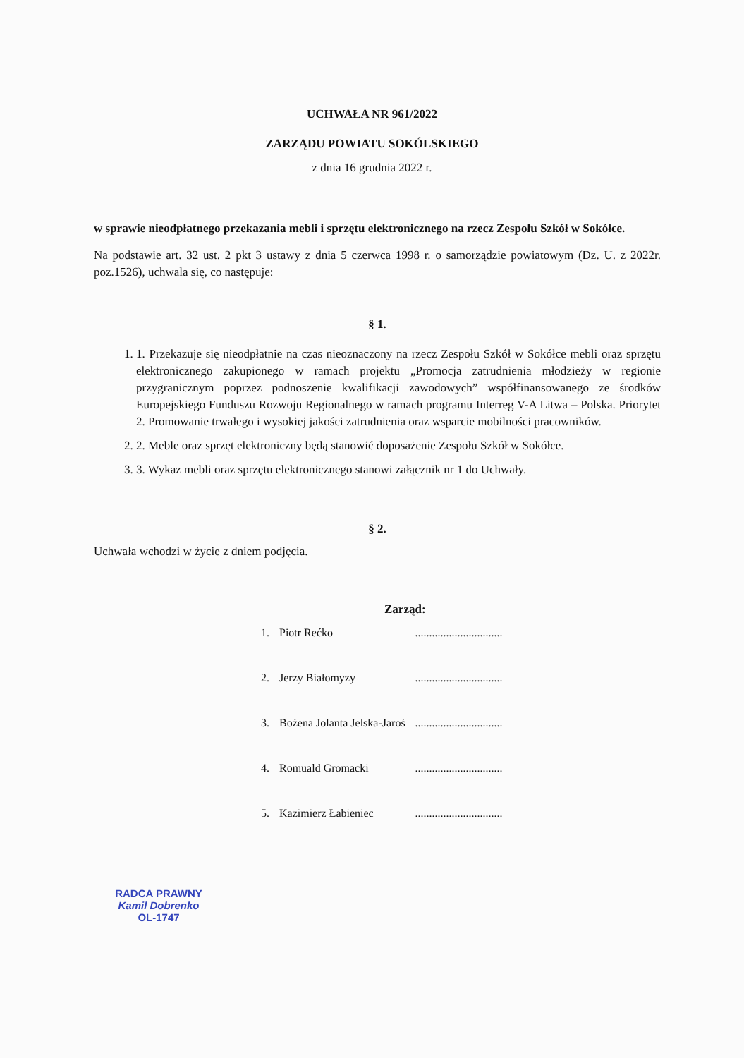UCHWAŁA NR 961/2022
ZARZĄDU POWIATU SOKÓLSKIEGO
z dnia 16 grudnia 2022 r.
w sprawie nieodpłatnego przekazania mebli i sprzętu elektronicznego na rzecz Zespołu Szkół w Sokółce.
Na podstawie art. 32 ust. 2 pkt 3 ustawy z dnia 5 czerwca 1998 r. o samorządzie powiatowym (Dz. U. z 2022r. poz.1526), uchwala się, co następuje:
§ 1.
1. 1. Przekazuje się nieodpłatnie na czas nieoznaczony na rzecz Zespołu Szkół w Sokółce mebli oraz sprzętu elektronicznego zakupionego w ramach projektu „Promocja zatrudnienia młodzieży w regionie przygranicznym poprzez podnoszenie kwalifikacji zawodowych” współfinansowanego ze środków Europejskiego Funduszu Rozwoju Regionalnego w ramach programu Interreg V-A Litwa – Polska. Priorytet 2. Promowanie trwałego i wysokiej jakości zatrudnienia oraz wsparcie mobilności pracowników.
2. 2. Meble oraz sprzęt elektroniczny będą stanowić doposażenie Zespołu Szkół w Sokółce.
3. 3. Wykaz mebli oraz sprzętu elektronicznego stanowi załącznik nr 1 do Uchwały.
§ 2.
Uchwała wchodzi w życie z dniem podjęcia.
Zarząd:
| 1. | Piotr Rećko | ............................... |
| 2. | Jerzy Białomyzy | ............................... |
| 3. | Bożena Jolanta Jelska-Jaroś | ............................... |
| 4. | Romuald Gromacki | ............................... |
| 5. | Kazimierz Łabieniec | ............................... |
RADCA PRAWNY
Kamil Dobrenko
OL-1747